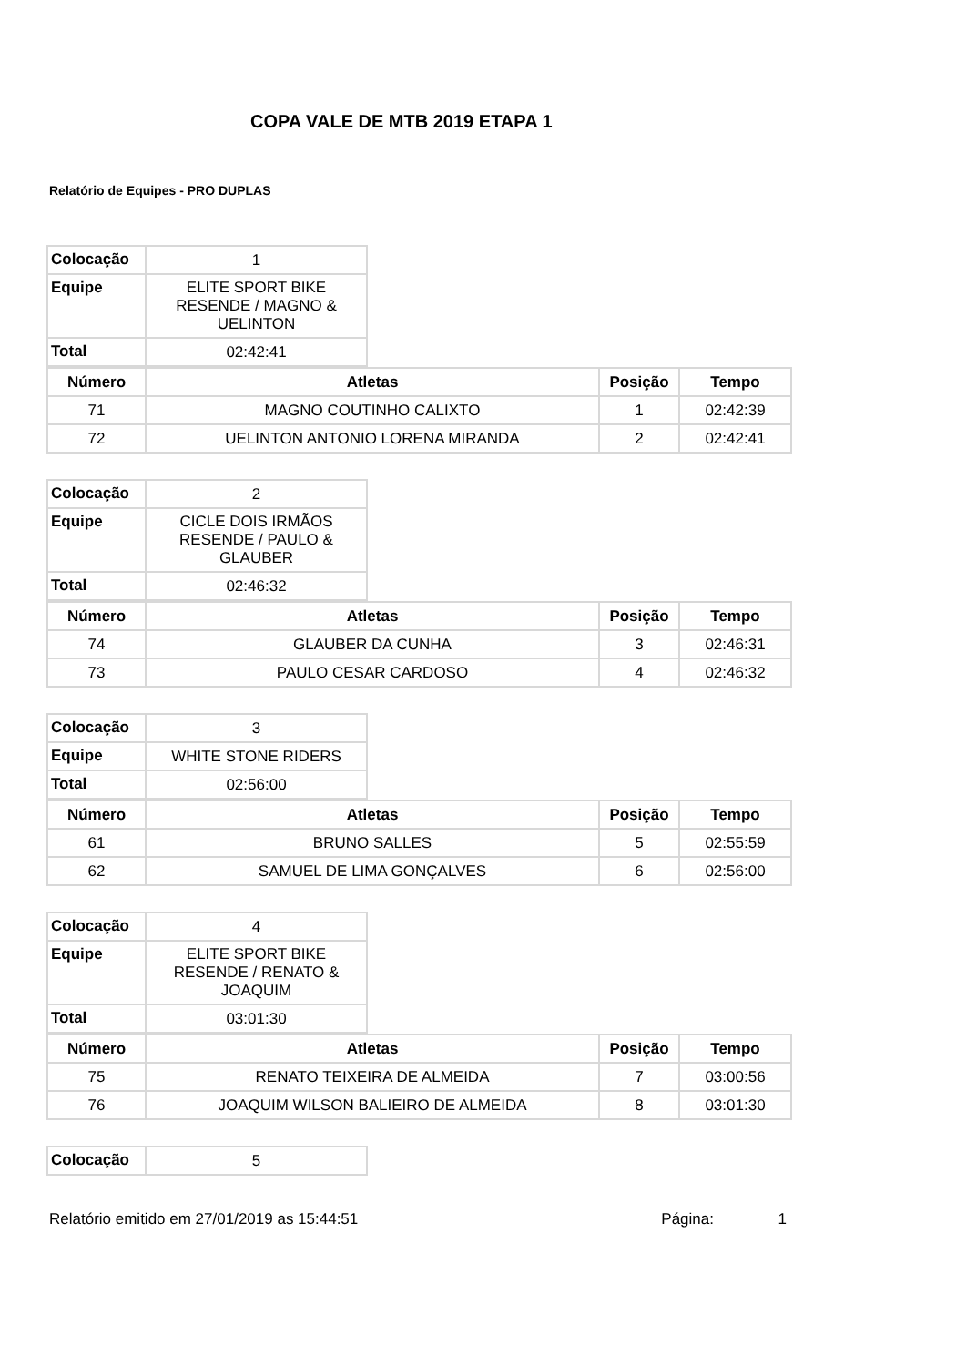COPA VALE DE MTB 2019 ETAPA 1
Relatório de Equipes - PRO DUPLAS
| Colocação | 1 |
| Equipe | ELITE SPORT BIKE RESENDE / MAGNO & UELINTON |
| Total | 02:42:41 |
| Número | Atletas | Posição | Tempo |
| --- | --- | --- | --- |
| 71 | MAGNO COUTINHO CALIXTO | 1 | 02:42:39 |
| 72 | UELINTON ANTONIO LORENA MIRANDA | 2 | 02:42:41 |
| Colocação | 2 |
| Equipe | CICLE DOIS IRMÃOS RESENDE / PAULO & GLAUBER |
| Total | 02:46:32 |
| Número | Atletas | Posição | Tempo |
| --- | --- | --- | --- |
| 74 | GLAUBER DA CUNHA | 3 | 02:46:31 |
| 73 | PAULO CESAR CARDOSO | 4 | 02:46:32 |
| Colocação | 3 |
| Equipe | WHITE STONE RIDERS |
| Total | 02:56:00 |
| Número | Atletas | Posição | Tempo |
| --- | --- | --- | --- |
| 61 | BRUNO SALLES | 5 | 02:55:59 |
| 62 | SAMUEL DE LIMA GONÇALVES | 6 | 02:56:00 |
| Colocação | 4 |
| Equipe | ELITE SPORT BIKE RESENDE / RENATO & JOAQUIM |
| Total | 03:01:30 |
| Número | Atletas | Posição | Tempo |
| --- | --- | --- | --- |
| 75 | RENATO TEIXEIRA DE ALMEIDA | 7 | 03:00:56 |
| 76 | JOAQUIM WILSON BALIEIRO DE ALMEIDA | 8 | 03:01:30 |
| Colocação | 5 |
Relatório emitido em 27/01/2019 as 15:44:51 Página: 1